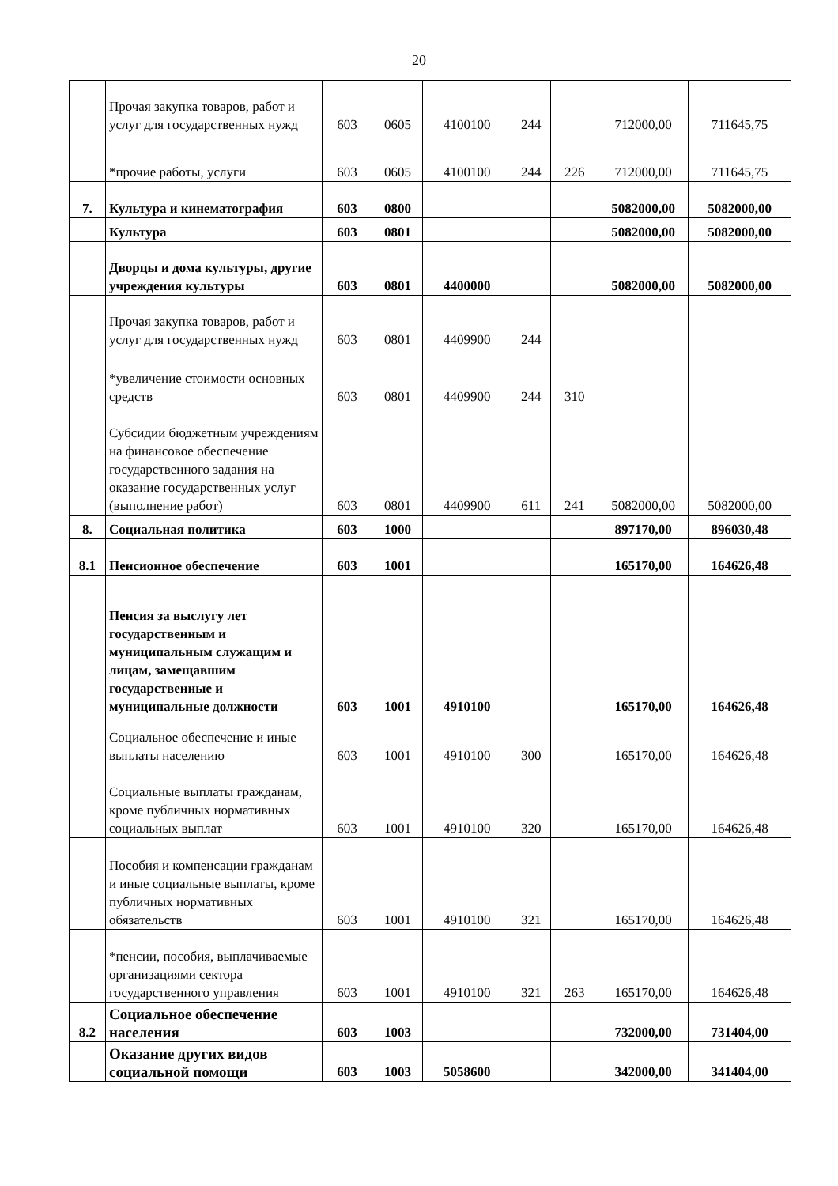20
| | Прочая закупка товаров, работ и услуг для государственных нужд | 603 | 0605 | 4100100 | 244 | | 712000,00 | 711645,75 |
| | *прочие работы, услуги | 603 | 0605 | 4100100 | 244 | 226 | 712000,00 | 711645,75 |
| 7. | Культура и кинематография | 603 | 0800 | | | | 5082000,00 | 5082000,00 |
| | Культура | 603 | 0801 | | | | 5082000,00 | 5082000,00 |
| | Дворцы и дома культуры, другие учреждения культуры | 603 | 0801 | 4400000 | | | 5082000,00 | 5082000,00 |
| | Прочая закупка товаров, работ и услуг для государственных нужд | 603 | 0801 | 4409900 | 244 | | | |
| | *увеличение стоимости основных средств | 603 | 0801 | 4409900 | 244 | 310 | | |
| | Субсидии бюджетным учреждениям на финансовое обеспечение государственного задания на оказание государственных услуг (выполнение работ) | 603 | 0801 | 4409900 | 611 | 241 | 5082000,00 | 5082000,00 |
| 8. | Социальная политика | 603 | 1000 | | | | 897170,00 | 896030,48 |
| 8.1 | Пенсионное обеспечение | 603 | 1001 | | | | 165170,00 | 164626,48 |
| | Пенсия за выслугу лет государственным и муниципальным служащим и лицам, замещавшим государственные и муниципальные должности | 603 | 1001 | 4910100 | | | 165170,00 | 164626,48 |
| | Социальное обеспечение и иные выплаты населению | 603 | 1001 | 4910100 | 300 | | 165170,00 | 164626,48 |
| | Социальные выплаты гражданам, кроме публичных нормативных социальных выплат | 603 | 1001 | 4910100 | 320 | | 165170,00 | 164626,48 |
| | Пособия и компенсации гражданам и иные социальные выплаты, кроме публичных нормативных обязательств | 603 | 1001 | 4910100 | 321 | | 165170,00 | 164626,48 |
| | *пенсии, пособия, выплачиваемые организациями сектора государственного управления | 603 | 1001 | 4910100 | 321 | 263 | 165170,00 | 164626,48 |
| 8.2 | Социальное обеспечение населения | 603 | 1003 | | | | 732000,00 | 731404,00 |
| | Оказание других видов социальной помощи | 603 | 1003 | 5058600 | | | 342000,00 | 341404,00 |